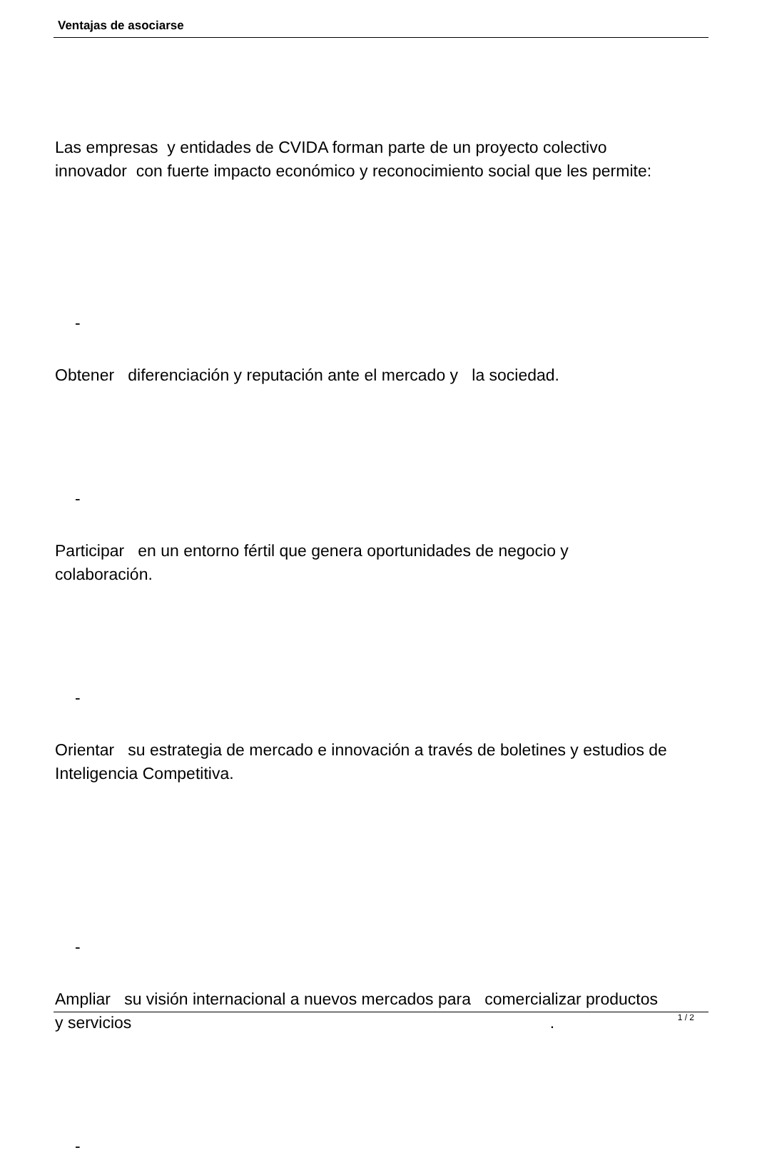Ventajas de asociarse
Las empresas y entidades de CVIDA forman parte de un proyecto colectivo innovador con fuerte impacto económico y reconocimiento social que les permite:
-
Obtener diferenciación y reputación ante el mercado y la sociedad.
-
Participar en un entorno fértil que genera oportunidades de negocio y colaboración.
-
Orientar su estrategia de mercado e innovación a través de boletines y estudios de Inteligencia Competitiva.
-
Ampliar su visión internacional a nuevos mercados para comercializar productos y servicios .
-
1 / 2